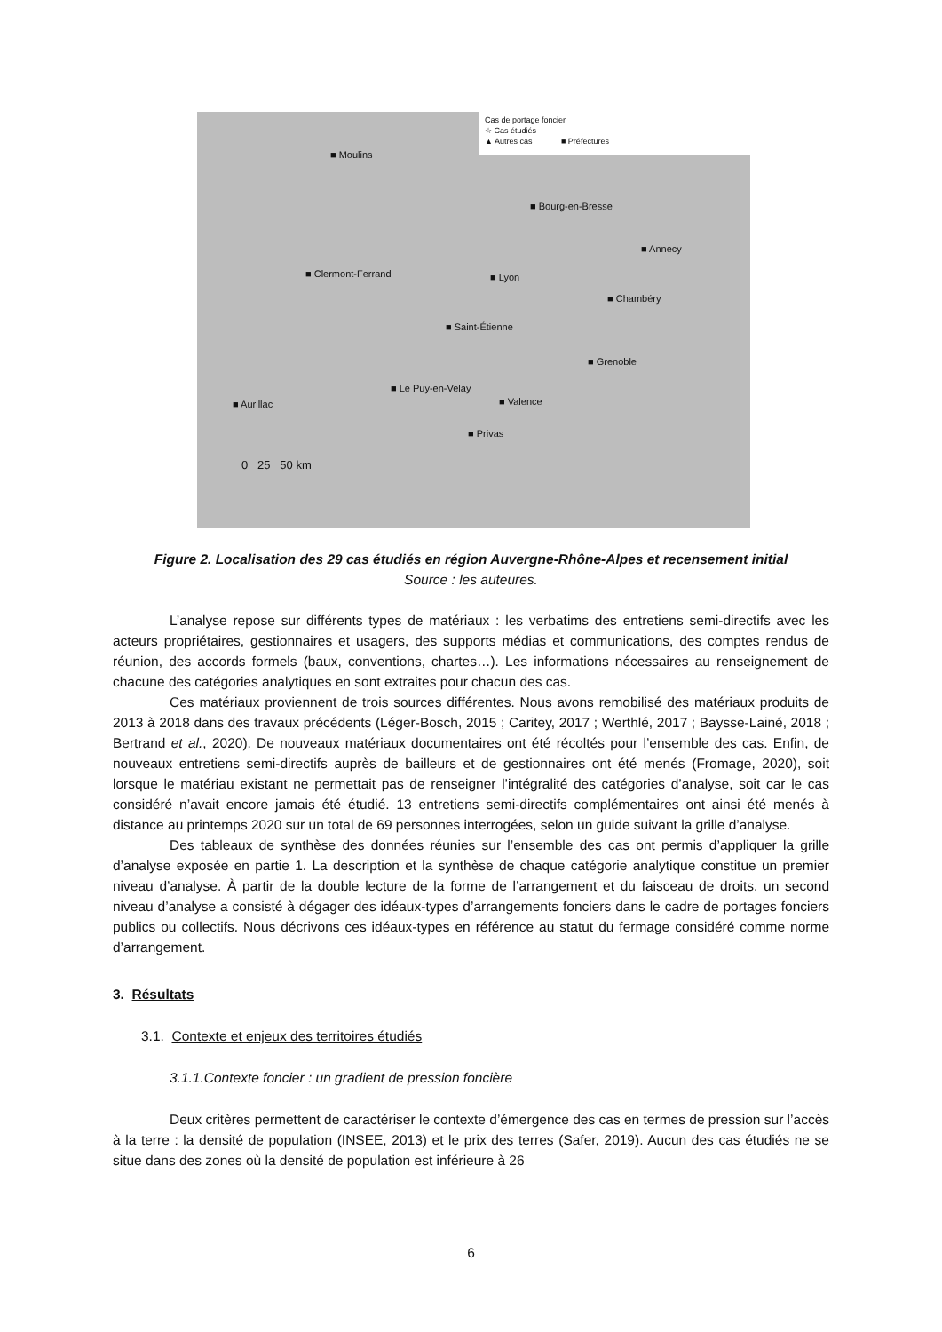Cas de portage foncier
☆ Cas étudiés
▲ Autres cas ■ Préfectures
■ Moulins
■ Bourg-en-Bresse
■ Annecy
■ Clermont-Ferrand ■ Lyon
■ Chambéry
■ Saint-Étienne
■ Grenoble
■ Le Puy-en-Velay
■ Valence ■ Aurillac
■ Privas
0 25 50 km
Figure 2. Localisation des 29 cas étudiés en région Auvergne-Rhône-Alpes et recensement initial
Source : les auteures.
L’analyse repose sur différents types de matériaux : les verbatims des entretiens semi-directifs avec les acteurs propriétaires, gestionnaires et usagers, des supports médias et communications, des comptes rendus de réunion, des accords formels (baux, conventions, chartes…). Les informations nécessaires au renseignement de chacune des catégories analytiques en sont extraites pour chacun des cas.
Ces matériaux proviennent de trois sources différentes. Nous avons remobilisé des matériaux produits de 2013 à 2018 dans des travaux précédents (Léger-Bosch, 2015 ; Caritey, 2017 ; Werthlé, 2017 ; Baysse-Lainé, 2018 ; Bertrand et al., 2020). De nouveaux matériaux documentaires ont été récoltés pour l’ensemble des cas. Enfin, de nouveaux entretiens semi-directifs auprès de bailleurs et de gestionnaires ont été menés (Fromage, 2020), soit lorsque le matériau existant ne permettait pas de renseigner l’intégralité des catégories d’analyse, soit car le cas considéré n’avait encore jamais été étudié. 13 entretiens semi-directifs complémentaires ont ainsi été menés à distance au printemps 2020 sur un total de 69 personnes interrogées, selon un guide suivant la grille d’analyse.
Des tableaux de synthèse des données réunies sur l’ensemble des cas ont permis d’appliquer la grille d’analyse exposée en partie 1. La description et la synthèse de chaque catégorie analytique constitue un premier niveau d’analyse. À partir de la double lecture de la forme de l’arrangement et du faisceau de droits, un second niveau d’analyse a consisté à dégager des idéaux-types d’arrangements fonciers dans le cadre de portages fonciers publics ou collectifs. Nous décrivons ces idéaux-types en référence au statut du fermage considéré comme norme d’arrangement.
3. Résultats
3.1. Contexte et enjeux des territoires étudiés
3.1.1.Contexte foncier : un gradient de pression foncière
Deux critères permettent de caractériser le contexte d’émergence des cas en termes de pression sur l’accès à la terre : la densité de population (INSEE, 2013) et le prix des terres (Safer, 2019). Aucun des cas étudiés ne se situe dans des zones où la densité de population est inférieure à 26
6